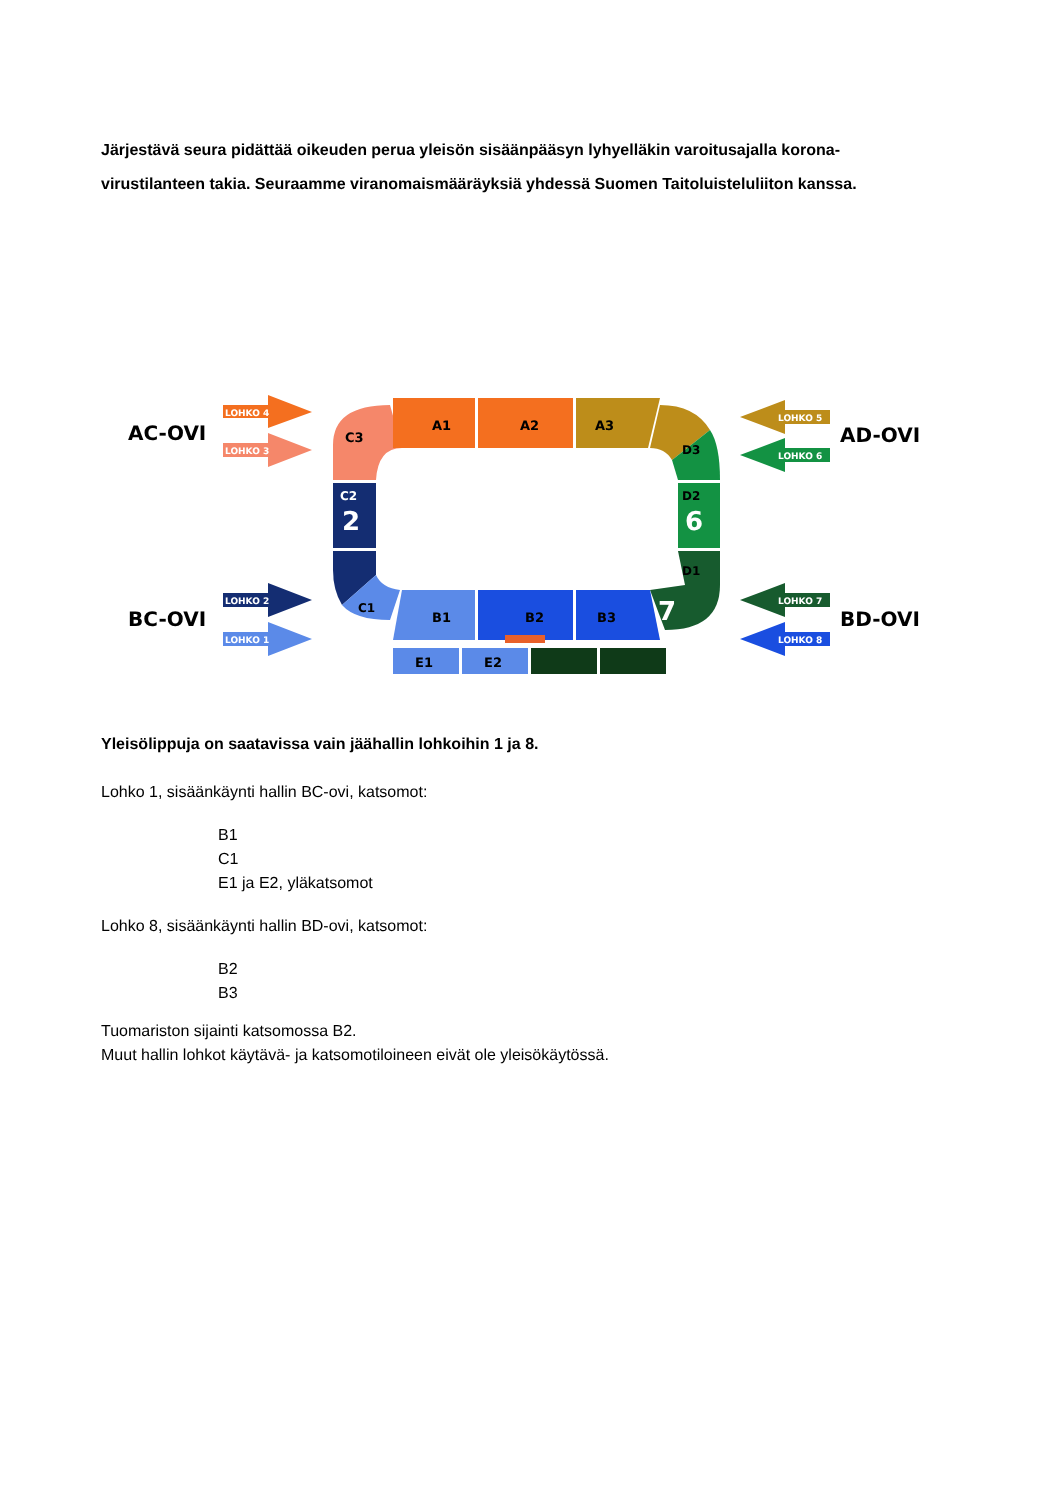Järjestävä seura pidättää oikeuden perua yleisön sisäänpääsyn lyhyelläkin varoitusajalla korona-virustilanteen takia. Seuraamme viranomaismääräyksiä yhdessä Suomen Taitoluisteluliiton kanssa.
AC-OVI
BC-OVI
AD-OVI
BD-OVI
LOHKO 4
LOHKO 3
LOHKO 2
LOHKO 1
LOHKO 5
LOHKO 6
LOHKO 7
LOHKO 8
C3
A1
A2
A3
D3
D2
6
D1
7
C2
2
C1
B1
B2
B3
E1
E2
Yleisölippuja on saatavissa vain jäähallin lohkoihin 1 ja 8.
Lohko 1, sisäänkäynti hallin BC-ovi, katsomot:
B1
C1
E1 ja E2, yläkatsomot
Lohko 8, sisäänkäynti hallin BD-ovi, katsomot:
B2
B3
Tuomariston sijainti katsomossa B2.
Muut hallin lohkot käytävä- ja katsomotiloineen eivät ole yleisökäytössä.